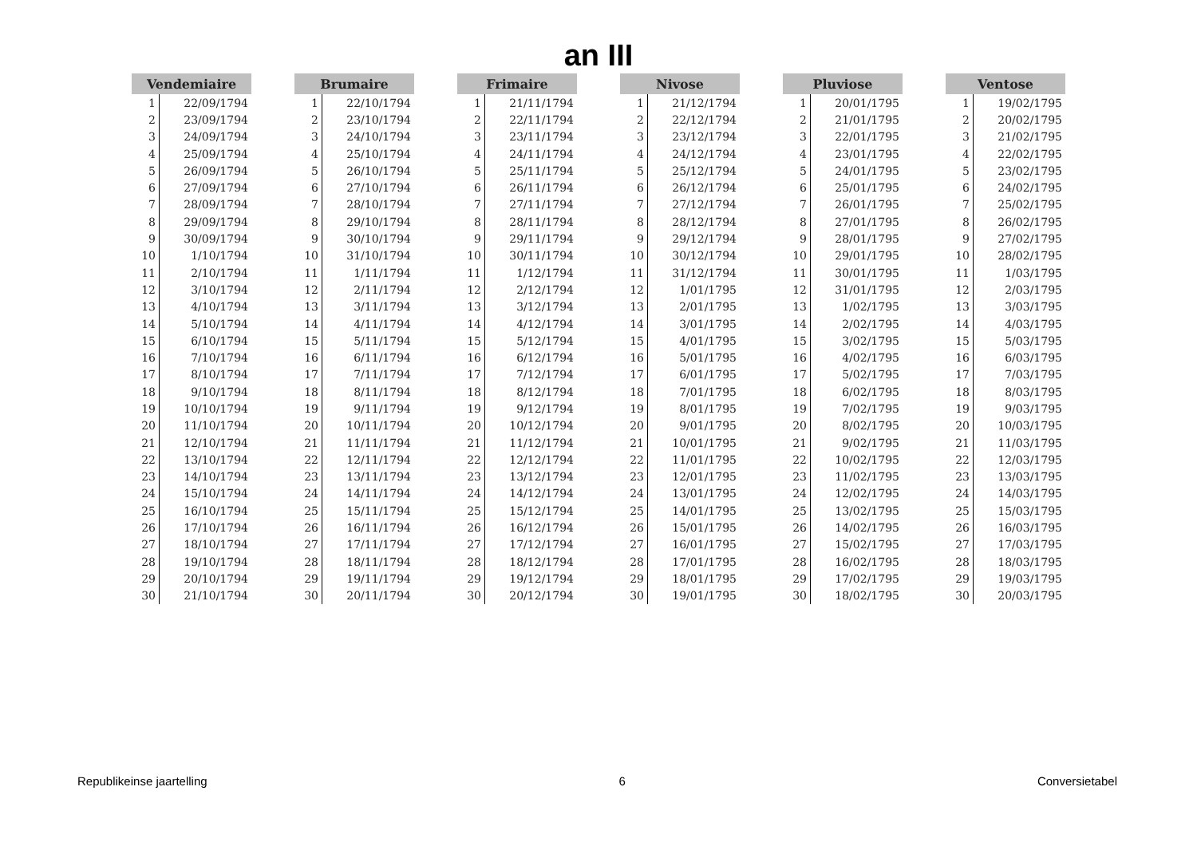an III
| Vendemiaire | |
| --- | --- |
| 1 | 22/09/1794 |
| 2 | 23/09/1794 |
| 3 | 24/09/1794 |
| 4 | 25/09/1794 |
| 5 | 26/09/1794 |
| 6 | 27/09/1794 |
| 7 | 28/09/1794 |
| 8 | 29/09/1794 |
| 9 | 30/09/1794 |
| 10 | 1/10/1794 |
| 11 | 2/10/1794 |
| 12 | 3/10/1794 |
| 13 | 4/10/1794 |
| 14 | 5/10/1794 |
| 15 | 6/10/1794 |
| 16 | 7/10/1794 |
| 17 | 8/10/1794 |
| 18 | 9/10/1794 |
| 19 | 10/10/1794 |
| 20 | 11/10/1794 |
| 21 | 12/10/1794 |
| 22 | 13/10/1794 |
| 23 | 14/10/1794 |
| 24 | 15/10/1794 |
| 25 | 16/10/1794 |
| 26 | 17/10/1794 |
| 27 | 18/10/1794 |
| 28 | 19/10/1794 |
| 29 | 20/10/1794 |
| 30 | 21/10/1794 |
| Brumaire | |
| --- | --- |
| 1 | 22/10/1794 |
| 2 | 23/10/1794 |
| 3 | 24/10/1794 |
| 4 | 25/10/1794 |
| 5 | 26/10/1794 |
| 6 | 27/10/1794 |
| 7 | 28/10/1794 |
| 8 | 29/10/1794 |
| 9 | 30/10/1794 |
| 10 | 31/10/1794 |
| 11 | 1/11/1794 |
| 12 | 2/11/1794 |
| 13 | 3/11/1794 |
| 14 | 4/11/1794 |
| 15 | 5/11/1794 |
| 16 | 6/11/1794 |
| 17 | 7/11/1794 |
| 18 | 8/11/1794 |
| 19 | 9/11/1794 |
| 20 | 10/11/1794 |
| 21 | 11/11/1794 |
| 22 | 12/11/1794 |
| 23 | 13/11/1794 |
| 24 | 14/11/1794 |
| 25 | 15/11/1794 |
| 26 | 16/11/1794 |
| 27 | 17/11/1794 |
| 28 | 18/11/1794 |
| 29 | 19/11/1794 |
| 30 | 20/11/1794 |
| Frimaire | |
| --- | --- |
| 1 | 21/11/1794 |
| 2 | 22/11/1794 |
| 3 | 23/11/1794 |
| 4 | 24/11/1794 |
| 5 | 25/11/1794 |
| 6 | 26/11/1794 |
| 7 | 27/11/1794 |
| 8 | 28/11/1794 |
| 9 | 29/11/1794 |
| 10 | 30/11/1794 |
| 11 | 1/12/1794 |
| 12 | 2/12/1794 |
| 13 | 3/12/1794 |
| 14 | 4/12/1794 |
| 15 | 5/12/1794 |
| 16 | 6/12/1794 |
| 17 | 7/12/1794 |
| 18 | 8/12/1794 |
| 19 | 9/12/1794 |
| 20 | 10/12/1794 |
| 21 | 11/12/1794 |
| 22 | 12/12/1794 |
| 23 | 13/12/1794 |
| 24 | 14/12/1794 |
| 25 | 15/12/1794 |
| 26 | 16/12/1794 |
| 27 | 17/12/1794 |
| 28 | 18/12/1794 |
| 29 | 19/12/1794 |
| 30 | 20/12/1794 |
| Nivose | |
| --- | --- |
| 1 | 21/12/1794 |
| 2 | 22/12/1794 |
| 3 | 23/12/1794 |
| 4 | 24/12/1794 |
| 5 | 25/12/1794 |
| 6 | 26/12/1794 |
| 7 | 27/12/1794 |
| 8 | 28/12/1794 |
| 9 | 29/12/1794 |
| 10 | 30/12/1794 |
| 11 | 31/12/1794 |
| 12 | 1/01/1795 |
| 13 | 2/01/1795 |
| 14 | 3/01/1795 |
| 15 | 4/01/1795 |
| 16 | 5/01/1795 |
| 17 | 6/01/1795 |
| 18 | 7/01/1795 |
| 19 | 8/01/1795 |
| 20 | 9/01/1795 |
| 21 | 10/01/1795 |
| 22 | 11/01/1795 |
| 23 | 12/01/1795 |
| 24 | 13/01/1795 |
| 25 | 14/01/1795 |
| 26 | 15/01/1795 |
| 27 | 16/01/1795 |
| 28 | 17/01/1795 |
| 29 | 18/01/1795 |
| 30 | 19/01/1795 |
| Pluviose | |
| --- | --- |
| 1 | 20/01/1795 |
| 2 | 21/01/1795 |
| 3 | 22/01/1795 |
| 4 | 23/01/1795 |
| 5 | 24/01/1795 |
| 6 | 25/01/1795 |
| 7 | 26/01/1795 |
| 8 | 27/01/1795 |
| 9 | 28/01/1795 |
| 10 | 29/01/1795 |
| 11 | 30/01/1795 |
| 12 | 31/01/1795 |
| 13 | 1/02/1795 |
| 14 | 2/02/1795 |
| 15 | 3/02/1795 |
| 16 | 4/02/1795 |
| 17 | 5/02/1795 |
| 18 | 6/02/1795 |
| 19 | 7/02/1795 |
| 20 | 8/02/1795 |
| 21 | 9/02/1795 |
| 22 | 10/02/1795 |
| 23 | 11/02/1795 |
| 24 | 12/02/1795 |
| 25 | 13/02/1795 |
| 26 | 14/02/1795 |
| 27 | 15/02/1795 |
| 28 | 16/02/1795 |
| 29 | 17/02/1795 |
| 30 | 18/02/1795 |
| Ventose | |
| --- | --- |
| 1 | 19/02/1795 |
| 2 | 20/02/1795 |
| 3 | 21/02/1795 |
| 4 | 22/02/1795 |
| 5 | 23/02/1795 |
| 6 | 24/02/1795 |
| 7 | 25/02/1795 |
| 8 | 26/02/1795 |
| 9 | 27/02/1795 |
| 10 | 28/02/1795 |
| 11 | 1/03/1795 |
| 12 | 2/03/1795 |
| 13 | 3/03/1795 |
| 14 | 4/03/1795 |
| 15 | 5/03/1795 |
| 16 | 6/03/1795 |
| 17 | 7/03/1795 |
| 18 | 8/03/1795 |
| 19 | 9/03/1795 |
| 20 | 10/03/1795 |
| 21 | 11/03/1795 |
| 22 | 12/03/1795 |
| 23 | 13/03/1795 |
| 24 | 14/03/1795 |
| 25 | 15/03/1795 |
| 26 | 16/03/1795 |
| 27 | 17/03/1795 |
| 28 | 18/03/1795 |
| 29 | 19/03/1795 |
| 30 | 20/03/1795 |
Republikeinse jaartelling 6 Conversietabel